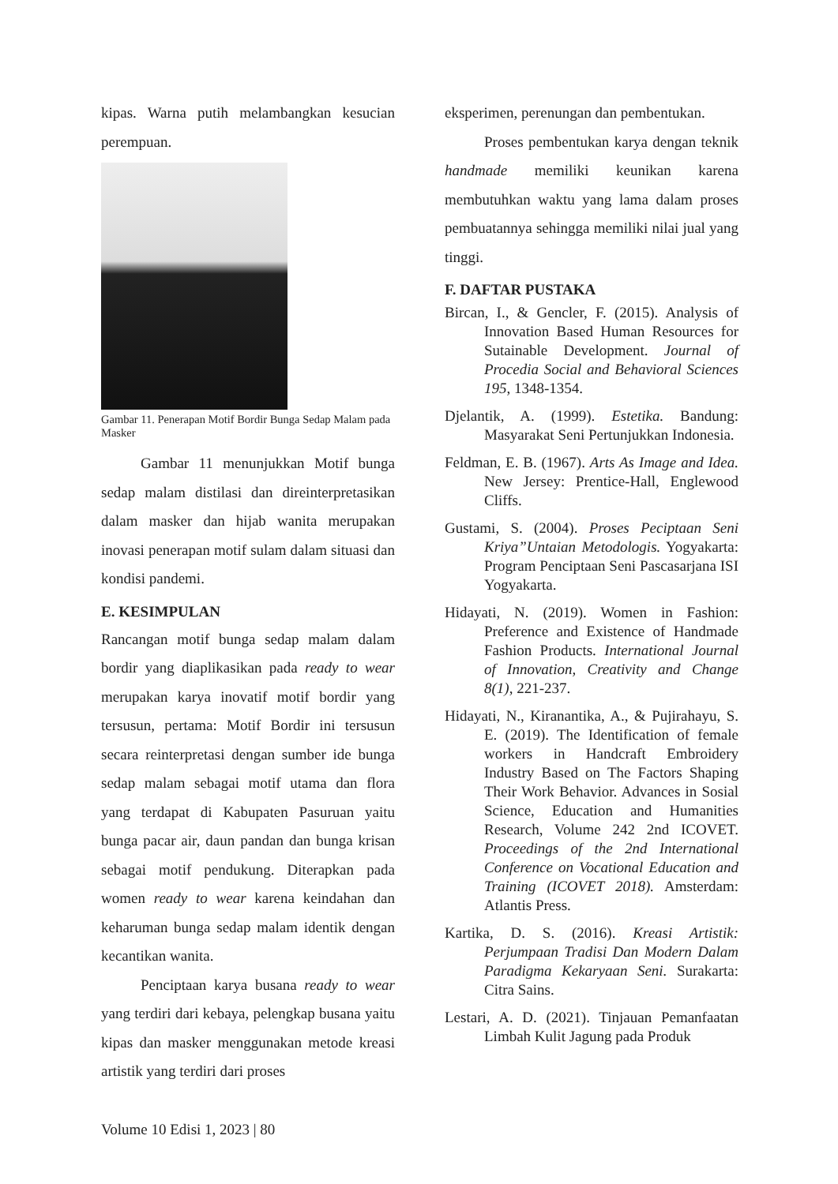kipas. Warna putih melambangkan kesucian perempuan.
Gambar 11. Penerapan Motif Bordir Bunga Sedap Malam pada Masker
Gambar 11 menunjukkan Motif bunga sedap malam distilasi dan direinterpretasikan dalam masker dan hijab wanita merupakan inovasi penerapan motif sulam dalam situasi dan kondisi pandemi.
E. KESIMPULAN
Rancangan motif bunga sedap malam dalam bordir yang diaplikasikan pada ready to wear merupakan karya inovatif motif bordir yang tersusun, pertama: Motif Bordir ini tersusun secara reinterpretasi dengan sumber ide bunga sedap malam sebagai motif utama dan flora yang terdapat di Kabupaten Pasuruan yaitu bunga pacar air, daun pandan dan bunga krisan sebagai motif pendukung. Diterapkan pada women ready to wear karena keindahan dan keharuman bunga sedap malam identik dengan kecantikan wanita.
Penciptaan karya busana ready to wear yang terdiri dari kebaya, pelengkap busana yaitu kipas dan masker menggunakan metode kreasi artistik yang terdiri dari proses
eksperimen, perenungan dan pembentukan.
Proses pembentukan karya dengan teknik handmade memiliki keunikan karena membutuhkan waktu yang lama dalam proses pembuatannya sehingga memiliki nilai jual yang tinggi.
F. DAFTAR PUSTAKA
Bircan, I., & Gencler, F. (2015). Analysis of Innovation Based Human Resources for Sutainable Development. Journal of Procedia Social and Behavioral Sciences 195, 1348-1354.
Djelantik, A. (1999). Estetika. Bandung: Masyarakat Seni Pertunjukkan Indonesia.
Feldman, E. B. (1967). Arts As Image and Idea. New Jersey: Prentice-Hall, Englewood Cliffs.
Gustami, S. (2004). Proses Peciptaan Seni Kriya”Untaian Metodologis. Yogyakarta: Program Penciptaan Seni Pascasarjana ISI Yogyakarta.
Hidayati, N. (2019). Women in Fashion: Preference and Existence of Handmade Fashion Products. International Journal of Innovation, Creativity and Change 8(1), 221-237.
Hidayati, N., Kiranantika, A., & Pujirahayu, S. E. (2019). The Identification of female workers in Handcraft Embroidery Industry Based on The Factors Shaping Their Work Behavior. Advances in Sosial Science, Education and Humanities Research, Volume 242 2nd ICOVET. Proceedings of the 2nd International Conference on Vocational Education and Training (ICOVET 2018). Amsterdam: Atlantis Press.
Kartika, D. S. (2016). Kreasi Artistik: Perjumpaan Tradisi Dan Modern Dalam Paradigma Kekaryaan Seni. Surakarta: Citra Sains.
Lestari, A. D. (2021). Tinjauan Pemanfaatan Limbah Kulit Jagung pada Produk
Volume 10 Edisi 1, 2023 | 80